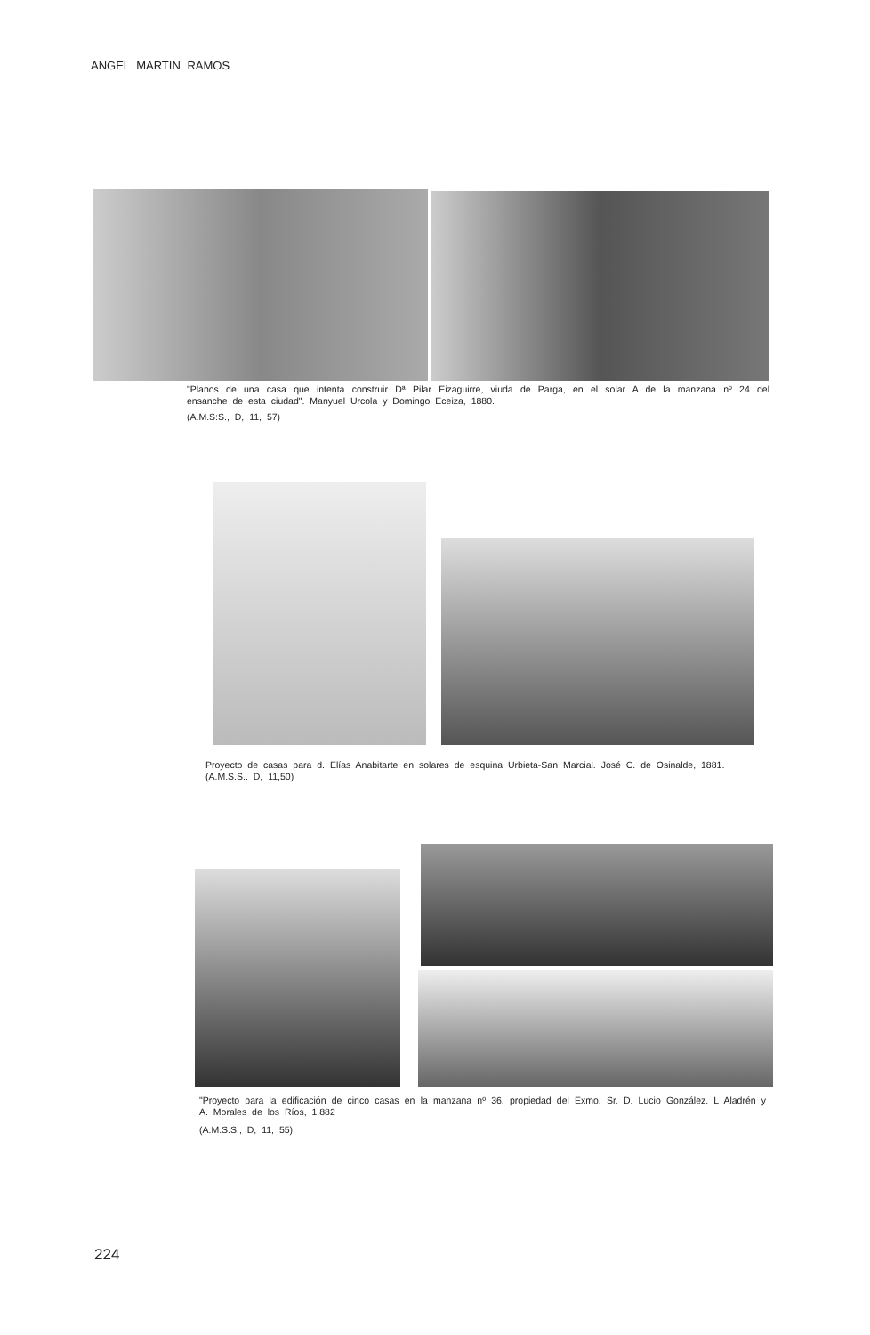ANGEL MARTIN RAMOS
"Planos de una casa que intenta construir Dª Pilar Eizaguirre, viuda de Parga, en el solar A de la manzana nº 24 del ensanche de esta ciudad". Manyuel Urcola y Domingo Eceiza, 1880.
(A.M.S:S., D, 11, 57)
Proyecto de casas para d. Elías Anabitarte en solares de esquina Urbieta-San Marcial. José C. de Osinalde, 1881.
(A.M.S.S.. D, 11,50)
"Proyecto para la edificación de cinco casas en la manzana nº 36, propiedad del Exmo. Sr. D. Lucio González. L Aladrén y A. Morales de los Ríos, 1.882
(A.M.S.S., D, 11, 55)
224